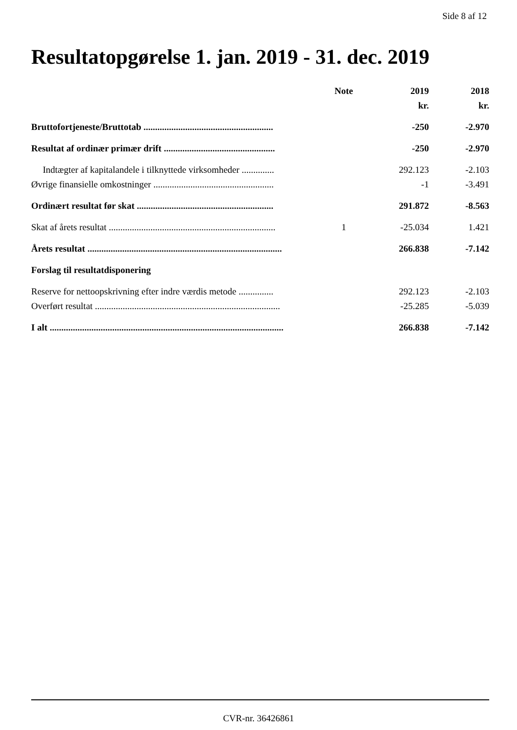Side 8 af 12
Resultatopgørelse 1. jan. 2019 - 31. dec. 2019
| | Note | 2019 | 2018 |
| --- | --- | --- | --- |
| | | kr. | kr. |
| Bruttofortjeneste/Bruttotab ........................................................ | | -250 | -2.970 |
| Resultat af ordinær primær drift ................................................ | | -250 | -2.970 |
| Indtægter af kapitalandele i tilknyttede virksomheder .............. | | 292.123 | -2.103 |
| Øvrige finansielle omkostninger .................................................... | | -1 | -3.491 |
| Ordinært resultat før skat ........................................................... | | 291.872 | -8.563 |
| Skat af årets resultat ........................................................................ | 1 | -25.034 | 1.421 |
| Årets resultat .................................................................................... | | 266.838 | -7.142 |
| Forslag til resultatdisponering | | | |
| Reserve for nettoopskrivning efter indre værdis metode ............... | | 292.123 | -2.103 |
| Overført resultat ................................................................................ | | -25.285 | -5.039 |
| I alt ..................................................................................................... | | 266.838 | -7.142 |
CVR-nr. 36426861